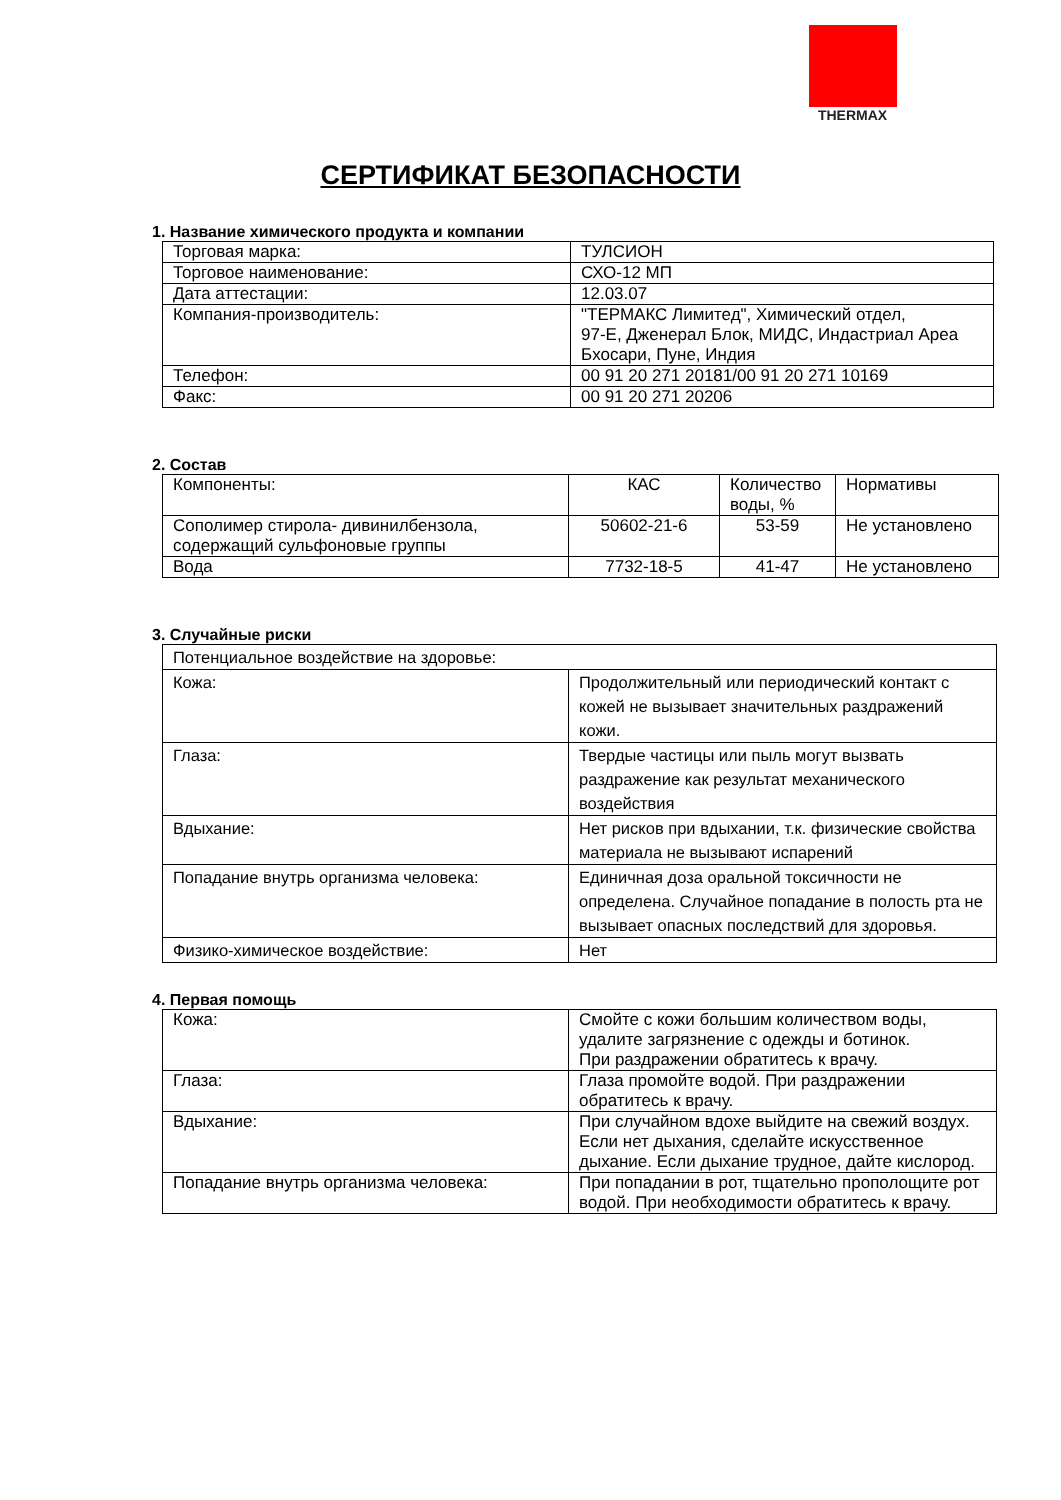THERMAX
СЕРТИФИКАТ БЕЗОПАСНОСТИ
1. Название химического продукта и компании
| Торговая марка: | ТУЛСИОН |
| Торговое наименование: | СХО-12 МП |
| Дата аттестации: | 12.03.07 |
| Компания-производитель: | "ТЕРМАКС Лимитед", Химический отдел, 97-Е, Дженерал Блок, МИДС, Индастриал Ареа Бхосари, Пуне, Индия |
| Телефон: | 00 91 20 271 20181/00 91 20 271 10169 |
| Факс: | 00 91 20 271 20206 |
2. Состав
| Компоненты: | КАС | Количество воды, % | Нормативы |
| Сополимер стирола- дивинилбензола, содержащий сульфоновые группы | 50602-21-6 | 53-59 | Не установлено |
| Вода | 7732-18-5 | 41-47 | Не установлено |
3. Случайные риски
| Потенциальное воздействие на здоровье: | |
| Кожа: | Продолжительный или периодический контакт с кожей не вызывает значительных раздражений кожи. |
| Глаза: | Твердые частицы или пыль могут вызвать раздражение как результат механического воздействия |
| Вдыхание: | Нет рисков при вдыхании, т.к. физические свойства материала не вызывают испарений |
| Попадание внутрь организма человека: | Единичная доза оральной токсичности не определена. Случайное попадание в полость рта не вызывает опасных последствий для здоровья. |
| Физико-химическое воздействие: | Нет |
4. Первая помощь
| Кожа: | Смойте с кожи большим количеством воды, удалите загрязнение с одежды и ботинок. При раздражении обратитесь к врачу. |
| Глаза: | Глаза промойте водой. При раздражении обратитесь к врачу. |
| Вдыхание: | При случайном вдохе выйдите на свежий воздух. Если нет дыхания, сделайте искусственное дыхание. Если дыхание трудное, дайте кислород. |
| Попадание внутрь организма человека: | При попадании в рот, тщательно прополощите рот водой. При необходимости обратитесь к врачу. |